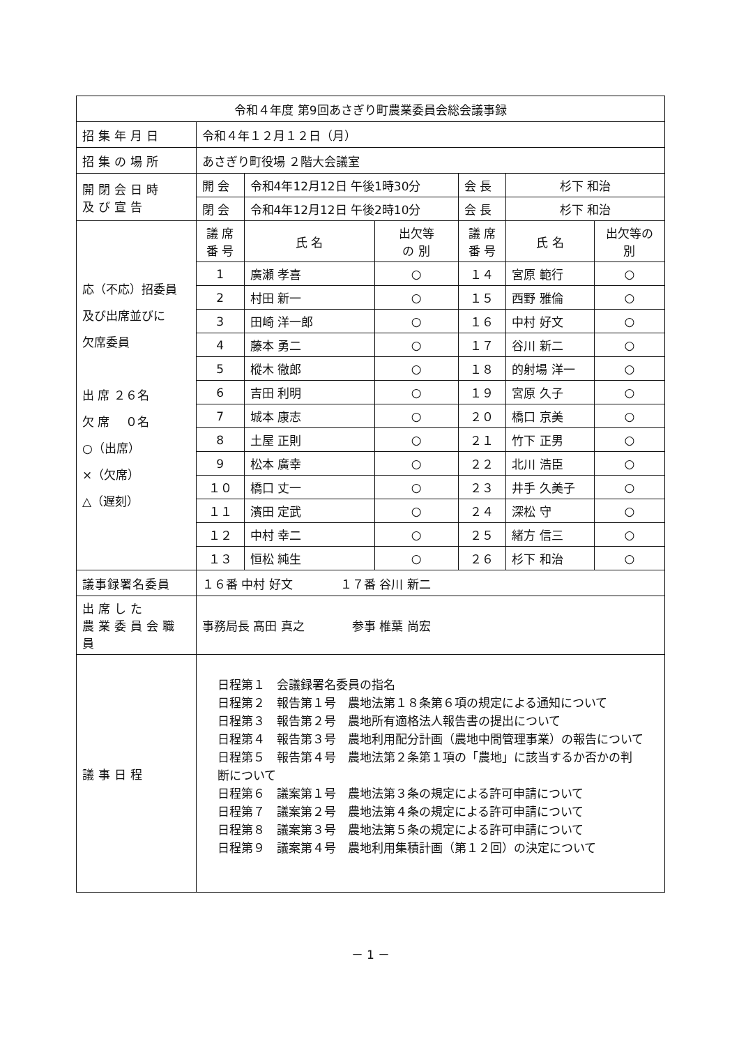| 令和４年度 第9回あさぎり町農業委員会総会議事録 | | | | | | |
| 招集年月日 | 令和４年１２月１２日（月） | | | | | |
| 招集の場所 | あさぎり町役場 ２階大会議室 | | | | | |
| 開閉会日時 及び宣告 | 開 会 | 令和4年12月12日 午後1時30分 | | 会 長 | 杉下 和治 | |
| | 閉 会 | 令和4年12月12日 午後2時10分 | | 会 長 | 杉下 和治 | |
| 応（不応）招委員 及び出席並びに 欠席委員 出 席 ２６名 欠 席 ０名 ○（出席） ×（欠席） △（遅刻） | 議 席 番 号 | 氏 名 | 出欠等 の 別 | 議 席 番 号 | 氏 名 | 出欠等の 別 |
| | 1 | 廣瀬 孝喜 | ○ | １４ | 宮原 範行 | ○ |
| | 2 | 村田 新一 | ○ | １５ | 西野 雅倫 | ○ |
| | 3 | 田崎 洋一郎 | ○ | １６ | 中村 好文 | ○ |
| | 4 | 藤本 勇二 | ○ | １７ | 谷川 新二 | ○ |
| | 5 | 樅木 徹郎 | ○ | １８ | 的射場 洋一 | ○ |
| | 6 | 吉田 利明 | ○ | １９ | 宮原 久子 | ○ |
| | 7 | 城本 康志 | ○ | ２０ | 橋口 京美 | ○ |
| | 8 | 土屋 正則 | ○ | ２１ | 竹下 正男 | ○ |
| | 9 | 松本 廣幸 | ○ | ２２ | 北川 浩臣 | ○ |
| | １０ | 橋口 丈一 | ○ | ２３ | 井手 久美子 | ○ |
| | １１ | 濱田 定武 | ○ | ２４ | 深松 守 | ○ |
| | １２ | 中村 幸二 | ○ | ２５ | 緒方 信三 | ○ |
| | １３ | 恒松 純生 | ○ | ２６ | 杉下 和治 | ○ |
| 議事録署名委員 | １６番 中村 好文 １７番 谷川 新二 | | | | | |
| 出席した 農業委員会職員 | 事務局長 髙田 真之 参事 椎葉 尚宏 | | | | | |
| 議事日程 | 日程第１ 会議録署名委員の指名 日程第２ 報告第１号 農地法第１８条第６項の規定による通知について 日程第３ 報告第２号 農地所有適格法人報告書の提出について 日程第４ 報告第３号 農地利用配分計画（農地中間管理事業）の報告について 日程第５ 報告第４号 農地法第２条第１項の「農地」に該当するか否かの判断について 日程第６ 議案第１号 農地法第３条の規定による許可申請について 日程第７ 議案第２号 農地法第４条の規定による許可申請について 日程第８ 議案第３号 農地法第５条の規定による許可申請について 日程第９ 議案第４号 農地利用集積計画（第１２回）の決定について | | | | | |
－ 1 －